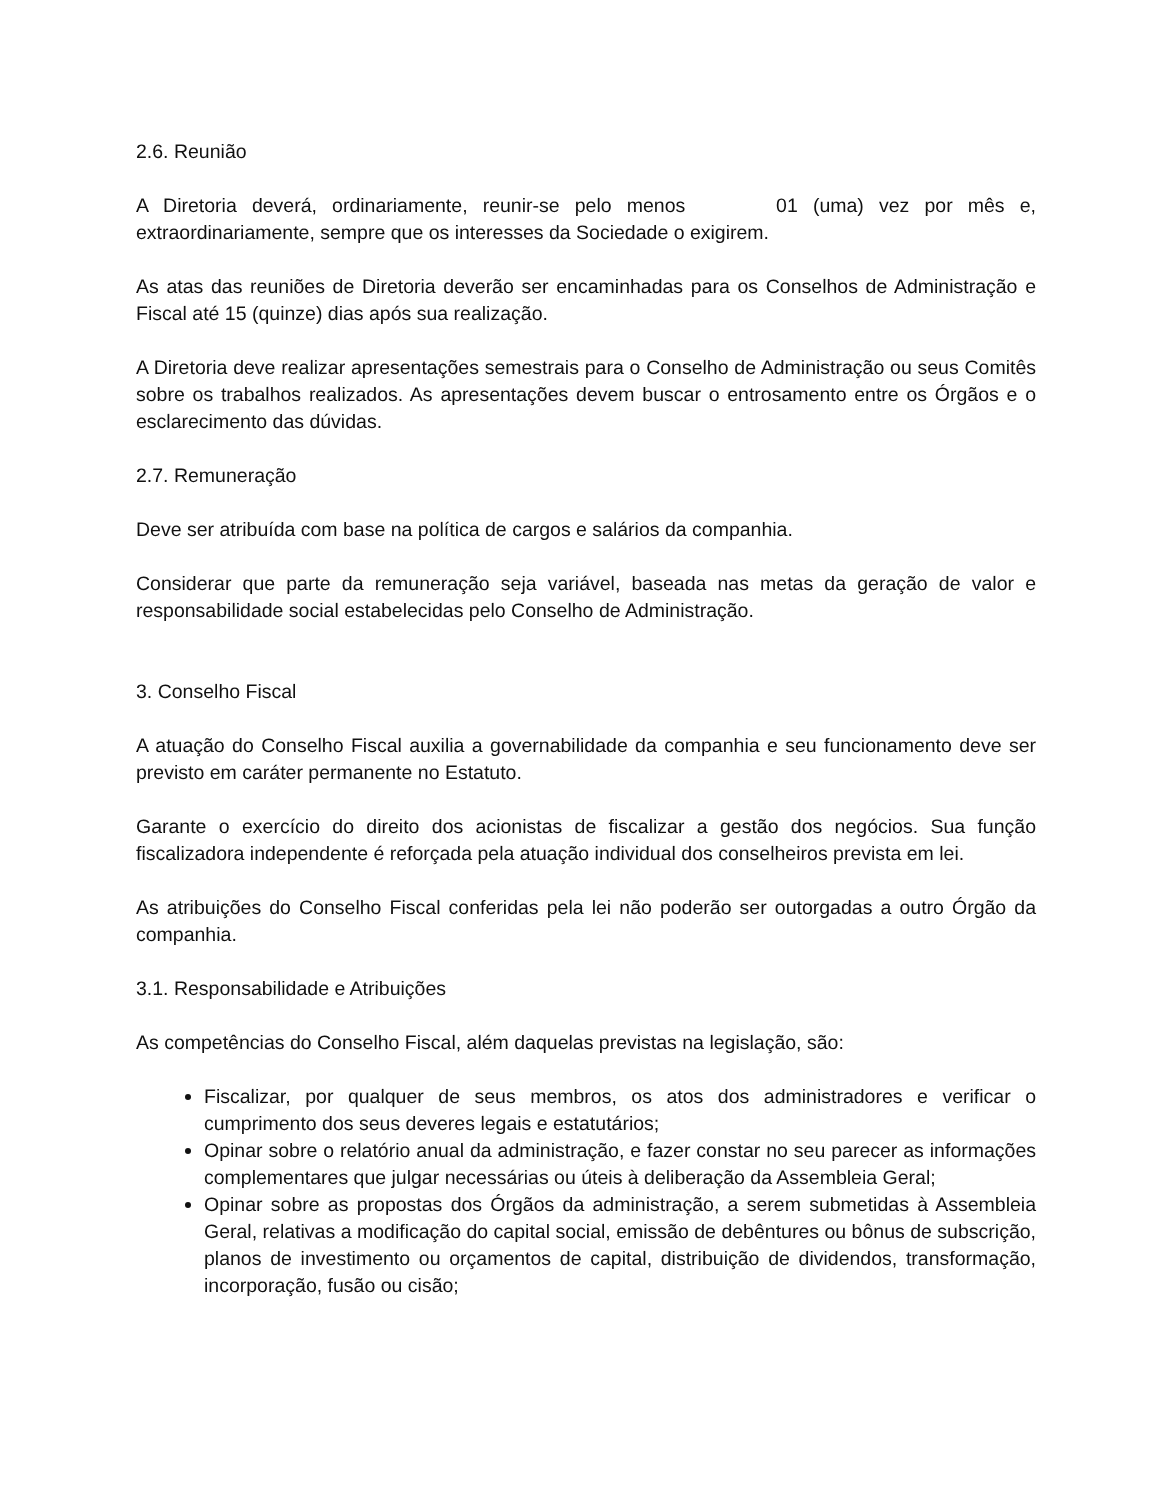2.6. Reunião
A Diretoria deverá, ordinariamente, reunir-se pelo menos 01 (uma) vez por mês e, extraordinariamente, sempre que os interesses da Sociedade o exigirem.
As atas das reuniões de Diretoria deverão ser encaminhadas para os Conselhos de Administração e Fiscal até 15 (quinze) dias após sua realização.
A Diretoria deve realizar apresentações semestrais para o Conselho de Administração ou seus Comitês sobre os trabalhos realizados. As apresentações devem buscar o entrosamento entre os Órgãos e o esclarecimento das dúvidas.
2.7. Remuneração
Deve ser atribuída com base na política de cargos e salários da companhia.
Considerar que parte da remuneração seja variável, baseada nas metas da geração de valor e responsabilidade social estabelecidas pelo Conselho de Administração.
3. Conselho Fiscal
A atuação do Conselho Fiscal auxilia a governabilidade da companhia e seu funcionamento deve ser previsto em caráter permanente no Estatuto.
Garante o exercício do direito dos acionistas de fiscalizar a gestão dos negócios. Sua função fiscalizadora independente é reforçada pela atuação individual dos conselheiros prevista em lei.
As atribuições do Conselho Fiscal conferidas pela lei não poderão ser outorgadas a outro Órgão da companhia.
3.1. Responsabilidade e Atribuições
As competências do Conselho Fiscal, além daquelas previstas na legislação, são:
Fiscalizar, por qualquer de seus membros, os atos dos administradores e verificar o cumprimento dos seus deveres legais e estatutários;
Opinar sobre o relatório anual da administração, e fazer constar no seu parecer as informações complementares que julgar necessárias ou úteis à deliberação da Assembleia Geral;
Opinar sobre as propostas dos Órgãos da administração, a serem submetidas à Assembleia Geral, relativas a modificação do capital social, emissão de debêntures ou bônus de subscrição, planos de investimento ou orçamentos de capital, distribuição de dividendos, transformação, incorporação, fusão ou cisão;